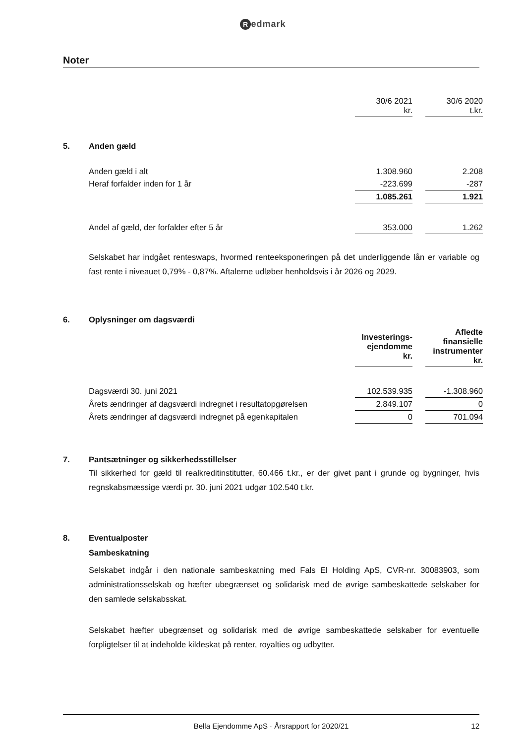Redmark
Noter
| | | 30/6 2021 kr. | | 30/6 2020 t.kr. |
| 5. | Anden gæld | | | |
| | Anden gæld i alt | 1.308.960 | | 2.208 |
| | Heraf forfalder inden for 1 år | -223.699 | | -287 |
| | | 1.085.261 | | 1.921 |
| | Andel af gæld, der forfalder efter 5 år | 353.000 | | 1.262 |
Selskabet har indgået renteswaps, hvormed renteeksponeringen på det underliggende lån er variable og fast rente i niveauet 0,79% - 0,87%. Aftalerne udløber henholdsvis i år 2026 og 2029.
| 6. | Oplysninger om dagsværdi | | | |
| | | Investerings- ejendomme kr. | | Afledte finansielle instrumenter kr. |
| | Dagsværdi 30. juni 2021 | 102.539.935 | | -1.308.960 |
| | Årets ændringer af dagsværdi indregnet i resultatopgørelsen | 2.849.107 | | 0 |
| | Årets ændringer af dagsværdi indregnet på egenkapitalen | 0 | | 701.094 |
| 7. | Pantsætninger og sikkerhedsstillelser |
Til sikkerhed for gæld til realkreditinstitutter, 60.466 t.kr., er der givet pant i grunde og bygninger, hvis regnskabsmæssige værdi pr. 30. juni 2021 udgør 102.540 t.kr.
| 8. | Eventualposter |
| | Sambeskatning |
Selskabet indgår i den nationale sambeskatning med Fals El Holding ApS, CVR-nr. 30083903, som administrationsselskab og hæfter ubegrænset og solidarisk med de øvrige sambeskattede selskaber for den samlede selskabsskat.
Selskabet hæfter ubegrænset og solidarisk med de øvrige sambeskattede selskaber for eventuelle forpligtelser til at indeholde kildeskat på renter, royalties og udbytter.
Bella Ejendomme ApS · Årsrapport for 2020/21 12